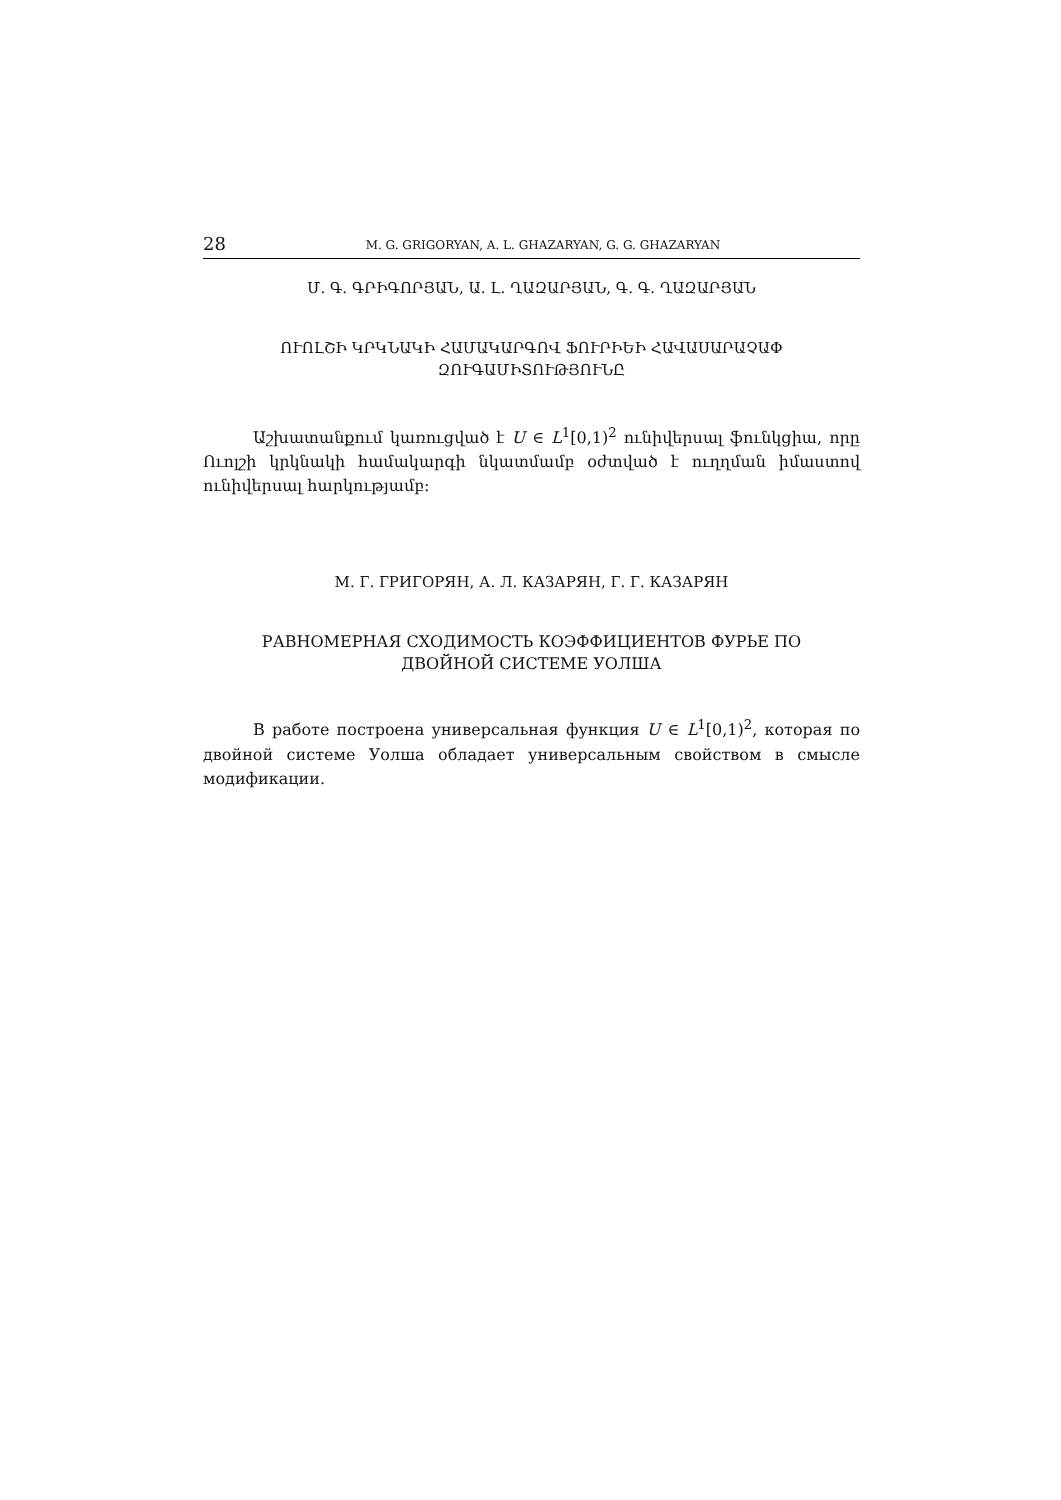28 M. G. GRIGORYAN, A. L. GHAZARYAN, G. G. GHAZARYAN
Մ. Գ. ԳՐԻԳՈՐՅԱՆ, Ա. Լ. ՂԱԶԱՐՅԱՆ, Գ. Գ. ՂԱԶԱՐՅԱՆ
ՈՒՈԼՇԻ ԿՐԿՆԱԿԻ ՀԱՄԱԿԱՐԳՈՎ ՖՈՒՐԻԵԻ ՀԱՎԱՍԱՐԱՉԱՓ
ԶՈՒԳԱՄԻՏՈՒԹՅՈՒՆԸ
Աշխատանքում կառուցված է U ∈ L<sup>1</sup>[0,1)<sup>2</sup> ունիվերսալ ֆունկցիա, որը Ուոլշի կրկնակի համակարգի նկատմամբ օժտված է ուղղման իմաստով ունիվերսալ հարկությամբ:
М. Г. ГРИГОРЯН, А. Л. КАЗАРЯН, Г. Г. КАЗАРЯН
РАВНОМЕРНАЯ СХОДИМОСТЬ КОЭФФИЦИЕНТОВ ФУРЬЕ ПО
ДВОЙНОЙ СИСТЕМЕ УОЛША
В работе построена универсальная функция U ∈ L<sup>1</sup>[0,1)<sup>2</sup>, которая по двойной системе Уолша обладает универсальным свойством в смысле модификации.